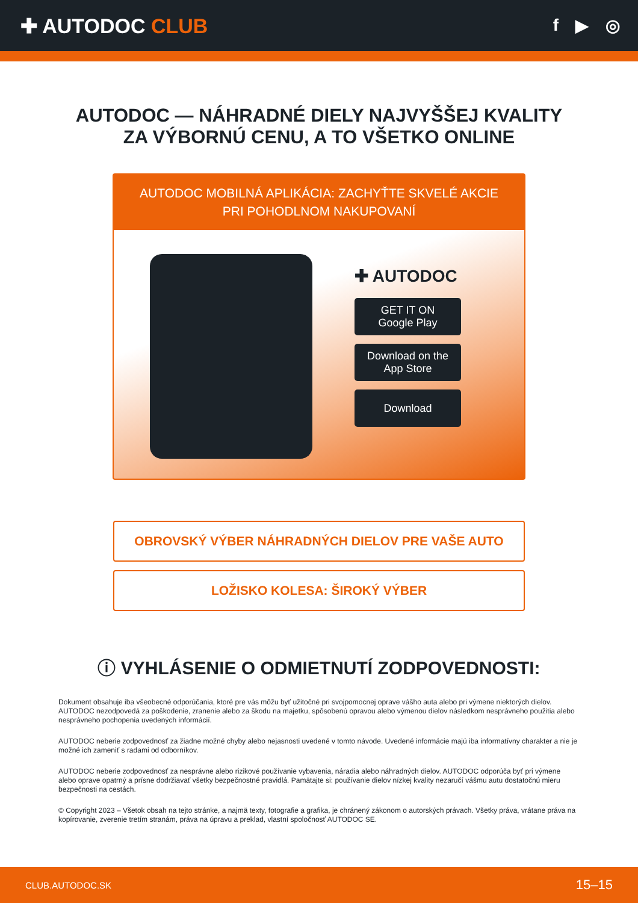✚ AUTODOC CLUB
f ▶ ◎
AUTODOC — NÁHRADNÉ DIELY NAJVYŠŠEJ KVALITY
ZA VÝBORNÚ CENU, A TO VŠETKO ONLINE
AUTODOC MOBILNÁ APLIKÁCIA: ZACHYŤTE SKVELÉ AKCIE PRI POHODLNOM NAKUPOVANÍ
✚ AUTODOC
GET IT ON
Google Play
Download on the
App Store
Download
OBROVSKÝ VÝBER NÁHRADNÝCH DIELOV PRE VAŠE AUTO
LOŽISKO KOLESA: ŠIROKÝ VÝBER
ⓘ VYHLÁSENIE O ODMIETNUTÍ ZODPOVEDNOSTI:
Dokument obsahuje iba všeobecné odporúčania, ktoré pre vás môžu byť užitočné pri svojpomocnej oprave vášho auta alebo pri výmene niektorých dielov. AUTODOC nezodpovedá za poškodenie, zranenie alebo za škodu na majetku, spôsobenú opravou alebo výmenou dielov následkom nesprávneho použitia alebo nesprávneho pochopenia uvedených informácií.
AUTODOC neberie zodpovednosť za žiadne možné chyby alebo nejasnosti uvedené v tomto návode. Uvedené informácie majú iba informatívny charakter a nie je možné ich zameniť s radami od odborníkov.
AUTODOC neberie zodpovednosť za nesprávne alebo rizikové používanie vybavenia, náradia alebo náhradných dielov. AUTODOC odporúča byť pri výmene alebo oprave opatrný a prísne dodržiavať všetky bezpečnostné pravidlá. Pamätajte si: používanie dielov nízkej kvality nezaručí vášmu autu dostatočnú mieru bezpečnosti na cestách.
© Copyright 2023 – Všetok obsah na tejto stránke, a najmä texty, fotografie a grafika, je chránený zákonom o autorských právach. Všetky práva, vrátane práva na kopírovanie, zverenie tretím stranám, práva na úpravu a preklad, vlastní spoločnosť AUTODOC SE.
CLUB.AUTODOC.SK 15–15